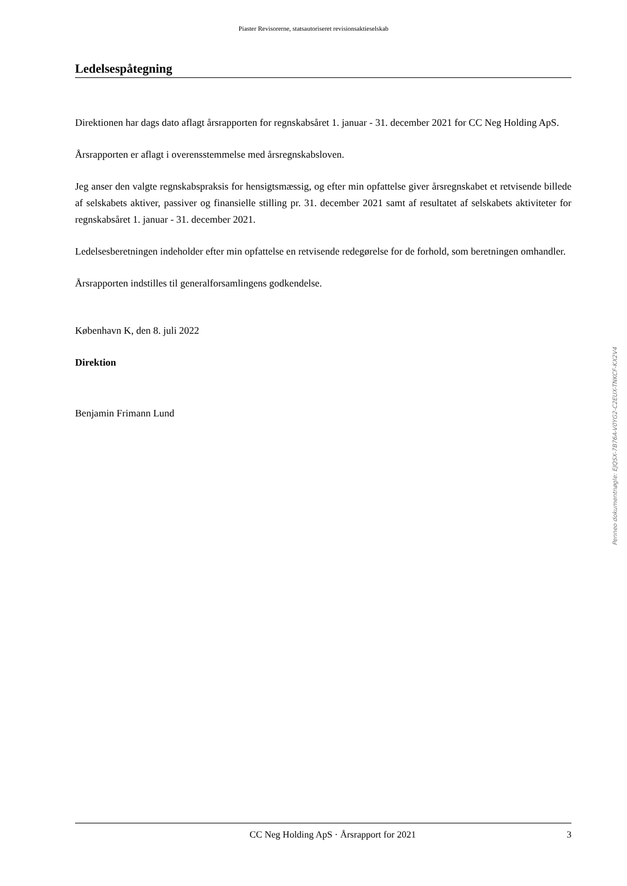Piaster Revisorerne, statsautoriseret revisionsaktieselskab
Ledelsespåtegning
Direktionen har dags dato aflagt årsrapporten for regnskabsåret 1. januar - 31. december 2021 for CC Neg Holding ApS.
Årsrapporten er aflagt i overensstemmelse med årsregnskabsloven.
Jeg anser den valgte regnskabspraksis for hensigtsmæssig, og efter min opfattelse giver årsregnskabet et retvisende billede af selskabets aktiver, passiver og finansielle stilling pr. 31. december 2021 samt af resultatet af selskabets aktiviteter for regnskabsåret 1. januar - 31. december 2021.
Ledelsesberetningen indeholder efter min opfattelse en retvisende redegørelse for de forhold, som beretningen omhandler.
Årsrapporten indstilles til generalforsamlingens godkendelse.
København K, den 8. juli 2022
Direktion
Benjamin Frimann Lund
Penneo dokumentnøgle: EJQSX-7B76A-V0YG2-C2EUX-TNKCF-KX2V4
CC Neg Holding ApS · Årsrapport for 2021 3